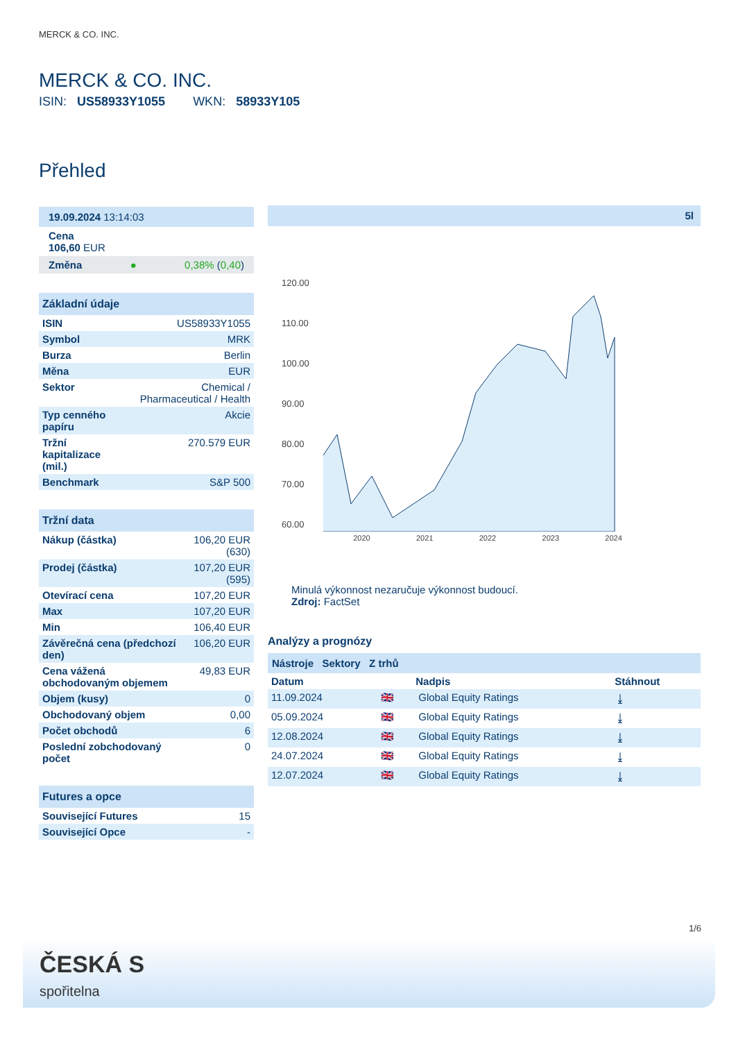MERCK & CO. INC.
MERCK & CO. INC.
ISIN: US58933Y1055 WKN: 58933Y105
Přehled
19.09.2024 13:14:03
Cena
106,60 EUR
Změna ● 0,38% (0,40)
Základní údaje
| ISIN | US58933Y1055 |
| Symbol | MRK |
| Burza | Berlin |
| Měna | EUR |
| Sektor | Chemical / Pharmaceutical / Health |
| Typ cenného papíru | Akcie |
| Tržní kapitalizace (mil.) | 270.579 EUR |
| Benchmark | S&P 500 |
Tržní data
| Nákup (částka) | 106,20 EUR (630) |
| Prodej (částka) | 107,20 EUR (595) |
| Otevírací cena | 107,20 EUR |
| Max | 107,20 EUR |
| Min | 106,40 EUR |
| Závěrečná cena (předchozí den) | 106,20 EUR |
| Cena vážená obchodovaným objemem | 49,83 EUR |
| Objem (kusy) | 0 |
| Obchodovaný objem | 0,00 |
| Počet obchodů | 6 |
| Poslední zobchodovaný počet | 0 |
Futures a opce
| Související Futures | 15 |
| Související Opce | - |
5l
120.00
110.00
100.00
90.00
80.00
70.00
60.00
2020 2021 2022 2023 2024
Minulá výkonnost nezaručuje výkonnost budoucí.
Zdroj: FactSet
Analýzy a prognózy
Nástroje Sektory Z trhů
| Datum | | Nadpis | Stáhnout |
| --- | --- | --- | --- |
| 11.09.2024 | 🇬🇧 | Global Equity Ratings | ⤓ |
| 05.09.2024 | 🇬🇧 | Global Equity Ratings | ⤓ |
| 12.08.2024 | 🇬🇧 | Global Equity Ratings | ⤓ |
| 24.07.2024 | 🇬🇧 | Global Equity Ratings | ⤓ |
| 12.07.2024 | 🇬🇧 | Global Equity Ratings | ⤓ |
1/6
ČESKÁ S
spořitelna